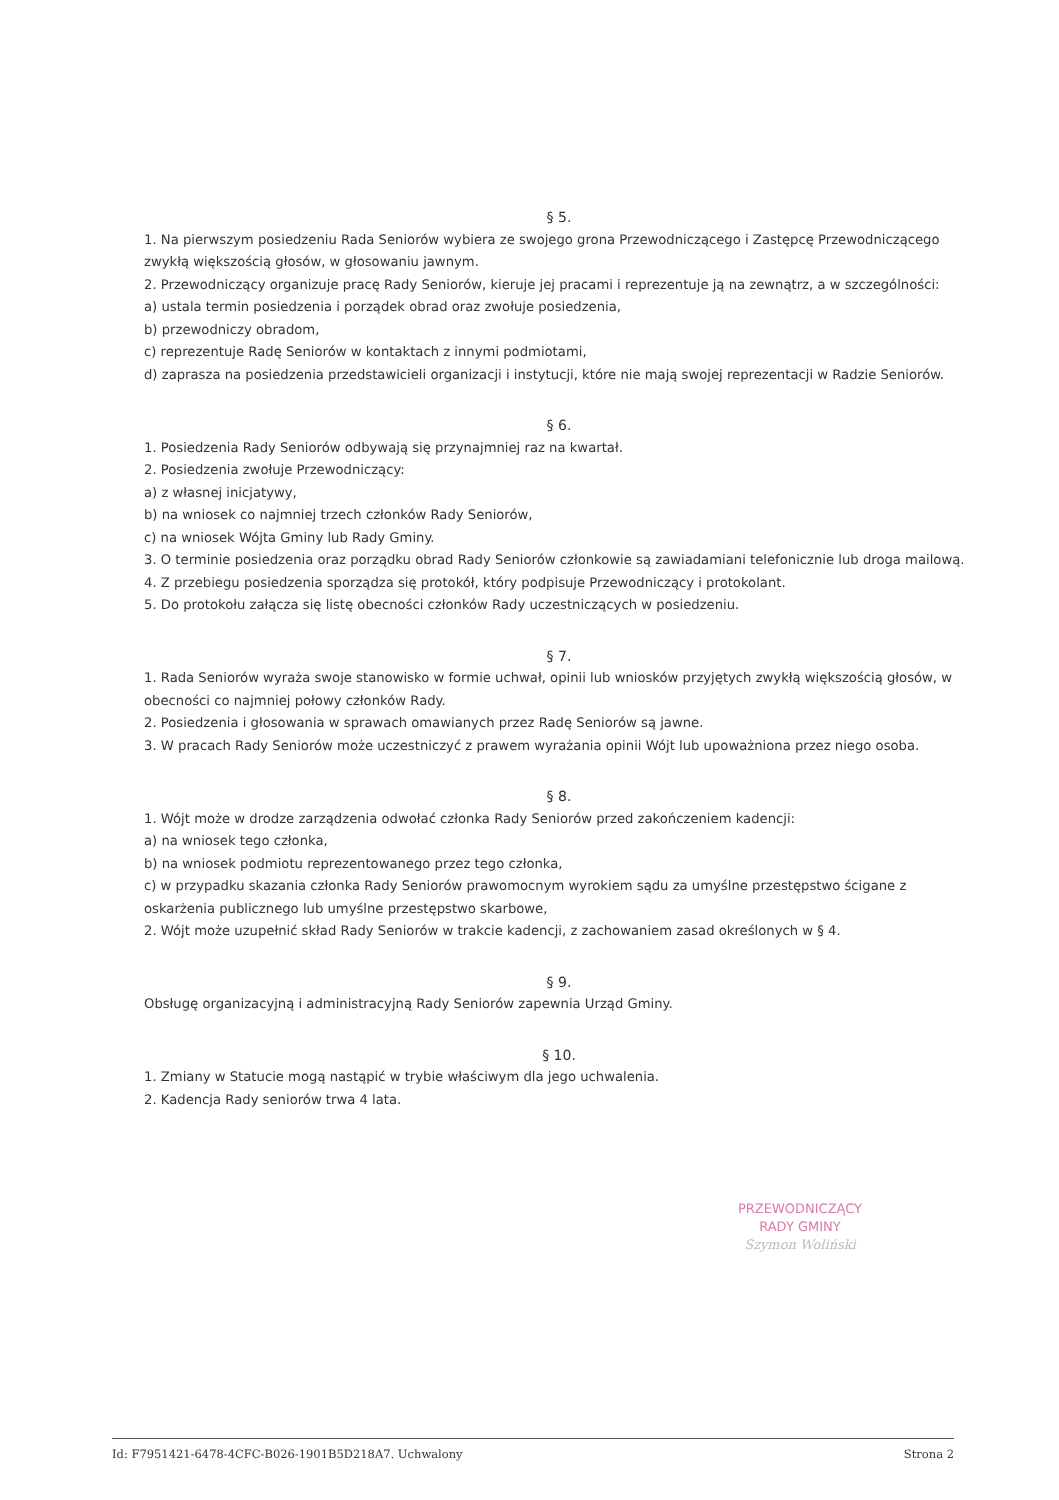§ 5.
1. Na pierwszym posiedzeniu Rada Seniorów wybiera ze swojego grona Przewodniczącego i Zastępcę Przewodniczącego zwykłą większością głosów, w głosowaniu jawnym.
2. Przewodniczący organizuje pracę Rady Seniorów, kieruje jej pracami i reprezentuje ją na zewnątrz, a w szczególności:
a) ustala termin posiedzenia i porządek obrad oraz zwołuje posiedzenia,
b) przewodniczy obradom,
c) reprezentuje Radę Seniorów w kontaktach z innymi podmiotami,
d) zaprasza na posiedzenia przedstawicieli organizacji i instytucji, które nie mają swojej reprezentacji w Radzie Seniorów.
§ 6.
1. Posiedzenia Rady Seniorów odbywają się przynajmniej raz na kwartał.
2. Posiedzenia zwołuje Przewodniczący:
a) z własnej inicjatywy,
b) na wniosek co najmniej trzech członków Rady Seniorów,
c) na wniosek Wójta Gminy lub Rady Gminy.
3. O terminie posiedzenia oraz porządku obrad Rady Seniorów członkowie są zawiadamiani telefonicznie lub droga mailową.
4. Z przebiegu posiedzenia sporządza się protokół, który podpisuje Przewodniczący i protokolant.
5. Do protokołu załącza się listę obecności członków Rady uczestniczących w posiedzeniu.
§ 7.
1. Rada Seniorów wyraża swoje stanowisko w formie uchwał, opinii lub wniosków przyjętych zwykłą większością głosów, w obecności co najmniej połowy członków Rady.
2. Posiedzenia i głosowania w sprawach omawianych przez Radę Seniorów są jawne.
3. W pracach Rady Seniorów może uczestniczyć z prawem wyrażania opinii Wójt lub upoważniona przez niego osoba.
§ 8.
1. Wójt może w drodze zarządzenia odwołać członka Rady Seniorów przed zakończeniem kadencji:
a) na wniosek tego członka,
b) na wniosek podmiotu reprezentowanego przez tego członka,
c) w przypadku skazania członka Rady Seniorów prawomocnym wyrokiem sądu za umyślne przestępstwo ścigane z oskarżenia publicznego lub umyślne przestępstwo skarbowe,
2. Wójt może uzupełnić skład Rady Seniorów w trakcie kadencji, z zachowaniem zasad określonych w § 4.
§ 9.
Obsługę organizacyjną i administracyjną Rady Seniorów zapewnia Urząd Gminy.
§ 10.
1. Zmiany w Statucie mogą nastąpić w trybie właściwym dla jego uchwalenia.
2. Kadencja Rady seniorów trwa 4 lata.
PRZEWODNICZĄCY
RADY GMINY
Szymon Woliński
Id: F7951421-6478-4CFC-B026-1901B5D218A7. Uchwalony Strona 2